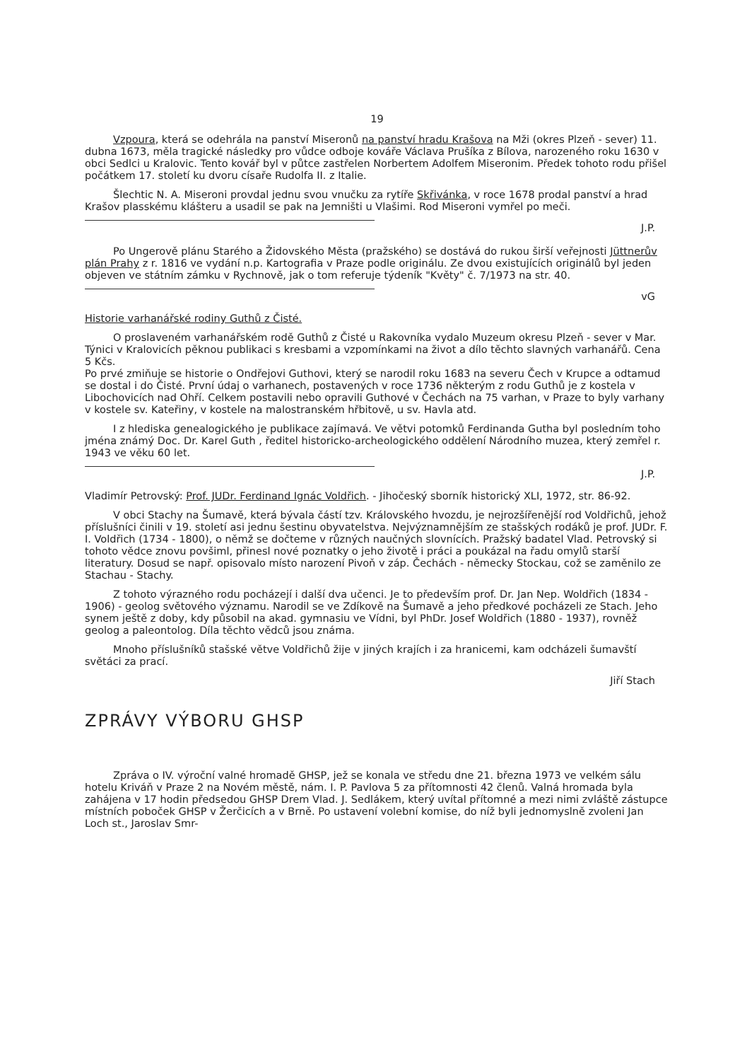19
Vzpoura, která se odehrála na panství Miseronů na panství hradu Krašova na Mži (okres Plzeň - sever) 11. dubna 1673, měla tragické následky pro vůdce odboje kováře Václava Prušíka z Bílova, narozeného roku 1630 v obci Sedlci u Kralovic. Tento kovář byl v půtce zastřelen Norbertem Adolfem Miseronim. Předek tohoto rodu přišel počátkem 17. století ku dvoru císaře Rudolfa II. z Italie.
Šlechtic N. A. Miseroni provdal jednu svou vnučku za rytíře Skřivánka, v roce 1678 prodal panství a hrad Krašov plasskému klášteru a usadil se pak na Jemništi u Vlašimi. Rod Miseroni vymřel po meči.
J.P.
Po Ungerově plánu Starého a Židovského Města (pražského) se dostává do rukou širší veřejnosti Jüttnerův plán Prahy z r. 1816 ve vydání n.p. Kartografia v Praze podle originálu. Ze dvou existujících originálů byl jeden objeven ve státním zámku v Rychnově, jak o tom referuje týdeník "Květy" č. 7/1973 na str. 40.
vG
Historie varhanářské rodiny Guthů z Čisté.
O proslaveném varhanářském rodě Guthů z Čisté u Rakovníka vydalo Muzeum okresu Plzeň - sever v Mar. Týnici v Kralovicích pěknou publikaci s kresbami a vzpomínkami na život a dílo těchto slavných varhanářů. Cena 5 Kčs.
Po prvé zmiňuje se historie o Ondřejovi Guthovi, který se narodil roku 1683 na severu Čech v Krupce a odtamud se dostal i do Čisté. První údaj o varhanech, postavených v roce 1736 některým z rodu Guthů je z kostela v Libochovicích nad Ohří. Celkem postavili nebo opravili Guthové v Čechách na 75 varhan, v Praze to byly varhany v kostele sv. Kateřiny, v kostele na malostranském hřbitově, u sv. Havla atd.
I z hlediska genealogického je publikace zajímavá. Ve větvi potomků Ferdinanda Gutha byl posledním toho jména známý Doc. Dr. Karel Guth , ředitel historicko-archeologického oddělení Národního muzea, který zemřel r. 1943 ve věku 60 let.
J.P.
Vladimír Petrovský: Prof. JUDr. Ferdinand Ignác Voldřich. - Jihočeský sborník historický XLI, 1972, str. 86-92.
V obci Stachy na Šumavě, která bývala částí tzv. Královského hvozdu, je nejrozšířenější rod Voldřichů, jehož příslušníci činili v 19. století asi jednu šestinu obyvatelstva. Nejvýznamnějším ze stašských rodáků je prof. JUDr. F. I. Voldřich (1734 - 1800), o němž se dočteme v různých naučných slovnících. Pražský badatel Vlad. Petrovský si tohoto vědce znovu povšiml, přinesl nové poznatky o jeho životě i práci a poukázal na řadu omylů starší literatury. Dosud se např. opisovalo místo narození Pivoň v záp. Čechách - německy Stockau, což se zaměnilo ze Stachau - Stachy.
Z tohoto výrazného rodu pocházejí i další dva učenci. Je to především prof. Dr. Jan Nep. Woldřich (1834 - 1906) - geolog světového významu. Narodil se ve Zdíkově na Šumavě a jeho předkové pocházeli ze Stach. Jeho synem ještě z doby, kdy působil na akad. gymnasiu ve Vídni, byl PhDr. Josef Woldřich (1880 - 1937), rovněž geolog a paleontolog. Díla těchto vědců jsou známa.
Mnoho příslušníků stašské větve Voldřichů žije v jiných krajích i za hranicemi, kam odcházeli šumavští světáci za prací.
Jiří Stach
ZPRÁVY VÝBORU GHSP
Zpráva o IV. výroční valné hromadě GHSP, jež se konala ve středu dne 21. března 1973 ve velkém sálu hotelu Kriváň v Praze 2 na Novém městě, nám. I. P. Pavlova 5 za přítomnosti 42 členů. Valná hromada byla zahájena v 17 hodin předsedou GHSP Drem Vlad. J. Sedlákem, který uvítal přítomné a mezi nimi zvláště zástupce místních poboček GHSP v Žerčicích a v Brně. Po ustavení volební komise, do níž byli jednomyslně zvoleni Jan Loch st., Jaroslav Smr-